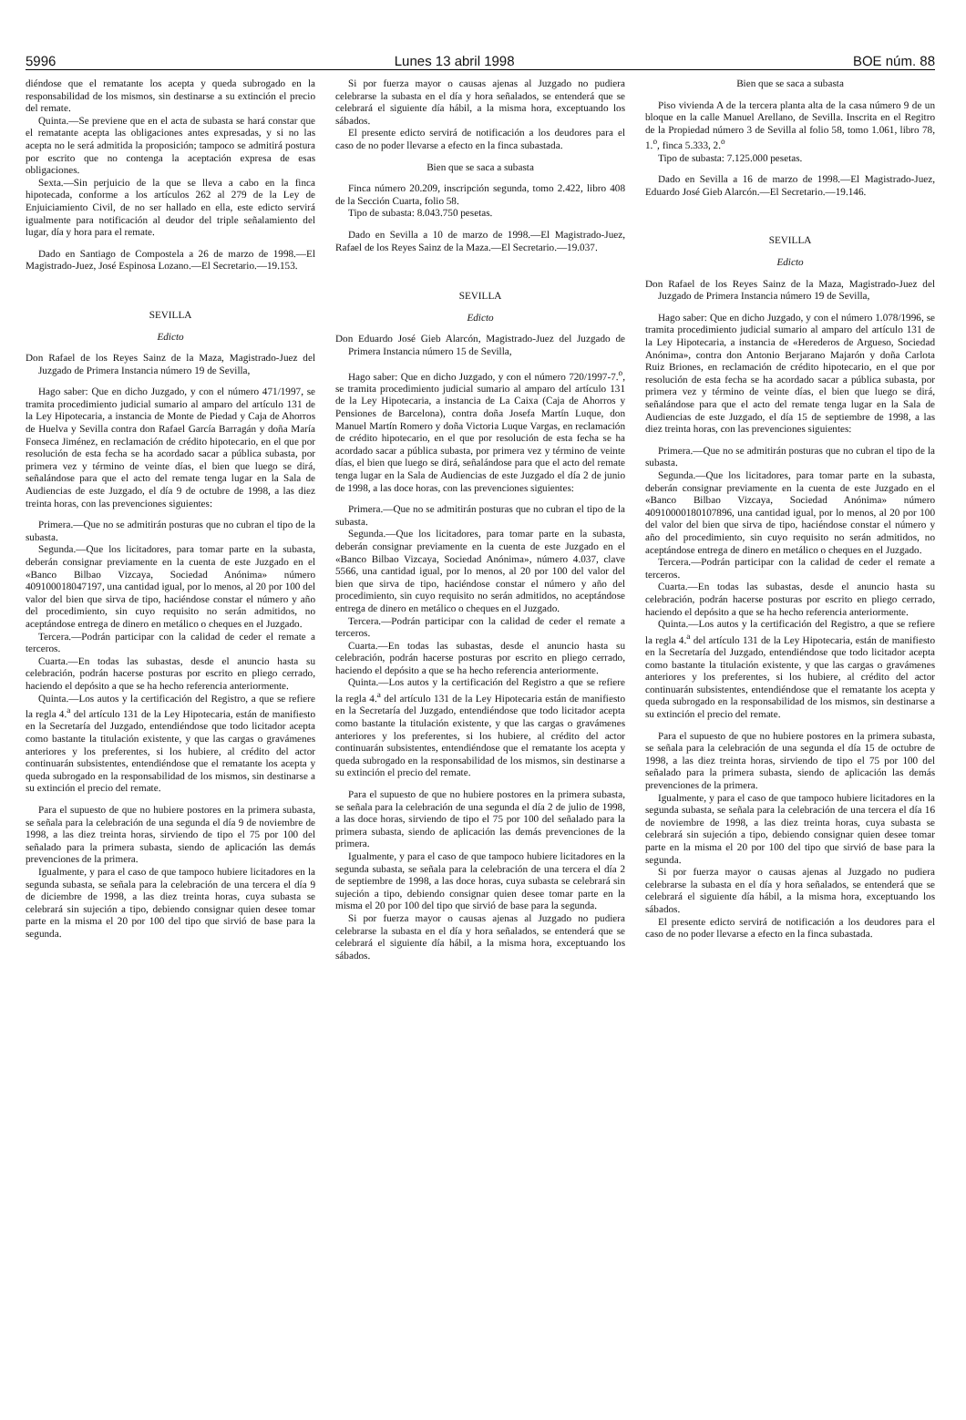5996 Lunes 13 abril 1998 BOE núm. 88
diéndose que el rematante los acepta y queda subrogado en la responsabilidad de los mismos, sin destinarse a su extinción el precio del remate.
Quinta.—Se previene que en el acta de subasta se hará constar que el rematante acepta las obligaciones antes expresadas, y si no las acepta no le será admitida la proposición; tampoco se admitirá postura por escrito que no contenga la aceptación expresa de esas obligaciones.
Sexta.—Sin perjuicio de la que se lleva a cabo en la finca hipotecada, conforme a los artículos 262 al 279 de la Ley de Enjuiciamiento Civil, de no ser hallado en ella, este edicto servirá igualmente para notificación al deudor del triple señalamiento del lugar, día y hora para el remate.
Dado en Santiago de Compostela a 26 de marzo de 1998.—El Magistrado-Juez, José Espinosa Lozano.—El Secretario.—19.153.
SEVILLA
Edicto
Don Rafael de los Reyes Sainz de la Maza, Magistrado-Juez del Juzgado de Primera Instancia número 19 de Sevilla,
Hago saber: Que en dicho Juzgado, y con el número 471/1997, se tramita procedimiento judicial sumario al amparo del artículo 131 de la Ley Hipotecaria, a instancia de Monte de Piedad y Caja de Ahorros de Huelva y Sevilla contra don Rafael García Barragán y doña María Fonseca Jiménez, en reclamación de crédito hipotecario, en el que por resolución de esta fecha se ha acordado sacar a pública subasta, por primera vez y término de veinte días, el bien que luego se dirá, señalándose para que el acto del remate tenga lugar en la Sala de Audiencias de este Juzgado, el día 9 de octubre de 1998, a las diez treinta horas, con las prevenciones siguientes:
Primera.—Que no se admitirán posturas que no cubran el tipo de la subasta.
Segunda.—Que los licitadores, para tomar parte en la subasta, deberán consignar previamente en la cuenta de este Juzgado en el «Banco Bilbao Vizcaya, Sociedad Anónima» número 409100018047197, una cantidad igual, por lo menos, al 20 por 100 del valor del bien que sirva de tipo, haciéndose constar el número y año del procedimiento, sin cuyo requisito no serán admitidos, no aceptándose entrega de dinero en metálico o cheques en el Juzgado.
Tercera.—Podrán participar con la calidad de ceder el remate a terceros.
Cuarta.—En todas las subastas, desde el anuncio hasta su celebración, podrán hacerse posturas por escrito en pliego cerrado, haciendo el depósito a que se ha hecho referencia anteriormente.
Quinta.—Los autos y la certificación del Registro, a que se refiere la regla 4.<sup>a</sup> del artículo 131 de la Ley Hipotecaria, están de manifiesto en la Secretaría del Juzgado, entendiéndose que todo licitador acepta como bastante la titulación existente, y que las cargas o gravámenes anteriores y los preferentes, si los hubiere, al crédito del actor continuarán subsistentes, entendiéndose que el rematante los acepta y queda subrogado en la responsabilidad de los mismos, sin destinarse a su extinción el precio del remate.
Para el supuesto de que no hubiere postores en la primera subasta, se señala para la celebración de una segunda el día 9 de noviembre de 1998, a las diez treinta horas, sirviendo de tipo el 75 por 100 del señalado para la primera subasta, siendo de aplicación las demás prevenciones de la primera.
Igualmente, y para el caso de que tampoco hubiere licitadores en la segunda subasta, se señala para la celebración de una tercera el día 9 de diciembre de 1998, a las diez treinta horas, cuya subasta se celebrará sin sujeción a tipo, debiendo consignar quien desee tomar parte en la misma el 20 por 100 del tipo que sirvió de base para la segunda.
Si por fuerza mayor o causas ajenas al Juzgado no pudiera celebrarse la subasta en el día y hora señalados, se entenderá que se celebrará el siguiente día hábil, a la misma hora, exceptuando los sábados.
El presente edicto servirá de notificación a los deudores para el caso de no poder llevarse a efecto en la finca subastada.
Bien que se saca a subasta
Finca número 20.209, inscripción segunda, tomo 2.422, libro 408 de la Sección Cuarta, folio 58.
Tipo de subasta: 8.043.750 pesetas.
Dado en Sevilla a 10 de marzo de 1998.—El Magistrado-Juez, Rafael de los Reyes Sainz de la Maza.—El Secretario.—19.037.
SEVILLA
Edicto
Don Eduardo José Gieb Alarcón, Magistrado-Juez del Juzgado de Primera Instancia número 15 de Sevilla,
Hago saber: Que en dicho Juzgado, y con el número 720/1997-7.<sup>o</sup>, se tramita procedimiento judicial sumario al amparo del artículo 131 de la Ley Hipotecaria, a instancia de La Caixa (Caja de Ahorros y Pensiones de Barcelona), contra doña Josefa Martín Luque, don Manuel Martín Romero y doña Victoria Luque Vargas, en reclamación de crédito hipotecario, en el que por resolución de esta fecha se ha acordado sacar a pública subasta, por primera vez y término de veinte días, el bien que luego se dirá, señalándose para que el acto del remate tenga lugar en la Sala de Audiencias de este Juzgado el día 2 de junio de 1998, a las doce horas, con las prevenciones siguientes:
Primera.—Que no se admitirán posturas que no cubran el tipo de la subasta.
Segunda.—Que los licitadores, para tomar parte en la subasta, deberán consignar previamente en la cuenta de este Juzgado en el «Banco Bilbao Vizcaya, Sociedad Anónima», número 4.037, clave 5566, una cantidad igual, por lo menos, al 20 por 100 del valor del bien que sirva de tipo, haciéndose constar el número y año del procedimiento, sin cuyo requisito no serán admitidos, no aceptándose entrega de dinero en metálico o cheques en el Juzgado.
Tercera.—Podrán participar con la calidad de ceder el remate a terceros.
Cuarta.—En todas las subastas, desde el anuncio hasta su celebración, podrán hacerse posturas por escrito en pliego cerrado, haciendo el depósito a que se ha hecho referencia anteriormente.
Quinta.—Los autos y la certificación del Registro a que se refiere la regla 4.<sup>a</sup> del artículo 131 de la Ley Hipotecaria están de manifiesto en la Secretaría del Juzgado, entendiéndose que todo licitador acepta como bastante la titulación existente, y que las cargas o gravámenes anteriores y los preferentes, si los hubiere, al crédito del actor continuarán subsistentes, entendiéndose que el rematante los acepta y queda subrogado en la responsabilidad de los mismos, sin destinarse a su extinción el precio del remate.
Para el supuesto de que no hubiere postores en la primera subasta, se señala para la celebración de una segunda el día 2 de julio de 1998, a las doce horas, sirviendo de tipo el 75 por 100 del señalado para la primera subasta, siendo de aplicación las demás prevenciones de la primera.
Igualmente, y para el caso de que tampoco hubiere licitadores en la segunda subasta, se señala para la celebración de una tercera el día 2 de septiembre de 1998, a las doce horas, cuya subasta se celebrará sin sujeción a tipo, debiendo consignar quien desee tomar parte en la misma el 20 por 100 del tipo que sirvió de base para la segunda.
Si por fuerza mayor o causas ajenas al Juzgado no pudiera celebrarse la subasta en el día y hora señalados, se entenderá que se celebrará el siguiente día hábil, a la misma hora, exceptuando los sábados.
Bien que se saca a subasta
Piso vivienda A de la tercera planta alta de la casa número 9 de un bloque en la calle Manuel Arellano, de Sevilla. Inscrita en el Regitro de la Propiedad número 3 de Sevilla al folio 58, tomo 1.061, libro 78, 1.<sup>o</sup>, finca 5.333, 2.<sup>o</sup>
Tipo de subasta: 7.125.000 pesetas.
Dado en Sevilla a 16 de marzo de 1998.—El Magistrado-Juez, Eduardo José Gieb Alarcón.—El Secretario.—19.146.
SEVILLA
Edicto
Don Rafael de los Reyes Sainz de la Maza, Magistrado-Juez del Juzgado de Primera Instancia número 19 de Sevilla,
Hago saber: Que en dicho Juzgado, y con el número 1.078/1996, se tramita procedimiento judicial sumario al amparo del artículo 131 de la Ley Hipotecaria, a instancia de «Herederos de Argueso, Sociedad Anónima», contra don Antonio Berjarano Majarón y doña Carlota Ruiz Briones, en reclamación de crédito hipotecario, en el que por resolución de esta fecha se ha acordado sacar a pública subasta, por primera vez y término de veinte días, el bien que luego se dirá, señalándose para que el acto del remate tenga lugar en la Sala de Audiencias de este Juzgado, el día 15 de septiembre de 1998, a las diez treinta horas, con las prevenciones siguientes:
Primera.—Que no se admitirán posturas que no cubran el tipo de la subasta.
Segunda.—Que los licitadores, para tomar parte en la subasta, deberán consignar previamente en la cuenta de este Juzgado en el «Banco Bilbao Vizcaya, Sociedad Anónima» número 40910000180107896, una cantidad igual, por lo menos, al 20 por 100 del valor del bien que sirva de tipo, haciéndose constar el número y año del procedimiento, sin cuyo requisito no serán admitidos, no aceptándose entrega de dinero en metálico o cheques en el Juzgado.
Tercera.—Podrán participar con la calidad de ceder el remate a terceros.
Cuarta.—En todas las subastas, desde el anuncio hasta su celebración, podrán hacerse posturas por escrito en pliego cerrado, haciendo el depósito a que se ha hecho referencia anteriormente.
Quinta.—Los autos y la certificación del Registro, a que se refiere la regla 4.<sup>a</sup> del artículo 131 de la Ley Hipotecaria, están de manifiesto en la Secretaría del Juzgado, entendiéndose que todo licitador acepta como bastante la titulación existente, y que las cargas o gravámenes anteriores y los preferentes, si los hubiere, al crédito del actor continuarán subsistentes, entendiéndose que el rematante los acepta y queda subrogado en la responsabilidad de los mismos, sin destinarse a su extinción el precio del remate.
Para el supuesto de que no hubiere postores en la primera subasta, se señala para la celebración de una segunda el día 15 de octubre de 1998, a las diez treinta horas, sirviendo de tipo el 75 por 100 del señalado para la primera subasta, siendo de aplicación las demás prevenciones de la primera.
Igualmente, y para el caso de que tampoco hubiere licitadores en la segunda subasta, se señala para la celebración de una tercera el día 16 de noviembre de 1998, a las diez treinta horas, cuya subasta se celebrará sin sujeción a tipo, debiendo consignar quien desee tomar parte en la misma el 20 por 100 del tipo que sirvió de base para la segunda.
Si por fuerza mayor o causas ajenas al Juzgado no pudiera celebrarse la subasta en el día y hora señalados, se entenderá que se celebrará el siguiente día hábil, a la misma hora, exceptuando los sábados.
El presente edicto servirá de notificación a los deudores para el caso de no poder llevarse a efecto en la finca subastada.